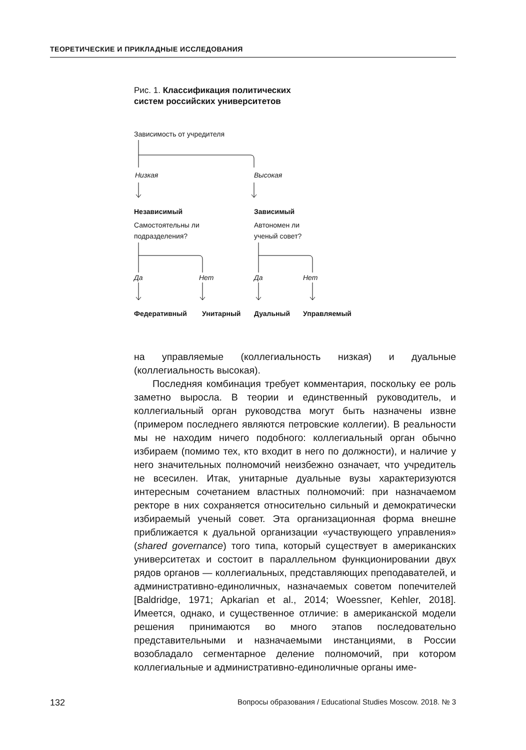ТЕОРЕТИЧЕСКИЕ И ПРИКЛАДНЫЕ ИССЛЕДОВАНИЯ
Рис. 1. Классификация политических
систем российских университетов
Зависимость от учредителя
Низкая Высокая
Независимый Зависимый
Самостоятельны ли
подразделения?
Автономен ли
ученый совет?
Да Нет Да Нет
Федеративный Унитарный Дуальный Управляемый
на управляемые (коллегиальность низкая) и дуальные (коллегиальность высокая).
Последняя комбинация требует комментария, поскольку ее роль заметно выросла. В теории и единственный руководитель, и коллегиальный орган руководства могут быть назначены извне (примером последнего являются петровские коллегии). В реальности мы не находим ничего подобного: коллегиальный орган обычно избираем (помимо тех, кто входит в него по должности), и наличие у него значительных полномочий неизбежно означает, что учредитель не всесилен. Итак, унитарные дуальные вузы характеризуются интересным сочетанием властных полномочий: при назначаемом ректоре в них сохраняется относительно сильный и демократически избираемый ученый совет. Эта организационная форма внешне приближается к дуальной организации «участвующего управления» (shared governance) того типа, который существует в американских университетах и состоит в параллельном функционировании двух рядов органов — коллегиальных, представляющих преподавателей, и административно-единоличных, назначаемых советом попечителей [Baldridge, 1971; Apkarian et al., 2014; Woessner, Kehler, 2018]. Имеется, однако, и существенное отличие: в американской модели решения принимаются во много этапов последовательно представительными и назначаемыми инстанциями, в России возобладало сегментарное деление полномочий, при котором коллегиальные и административно-единоличные органы име-
132 Вопросы образования / Educational Studies Moscow. 2018. № 3